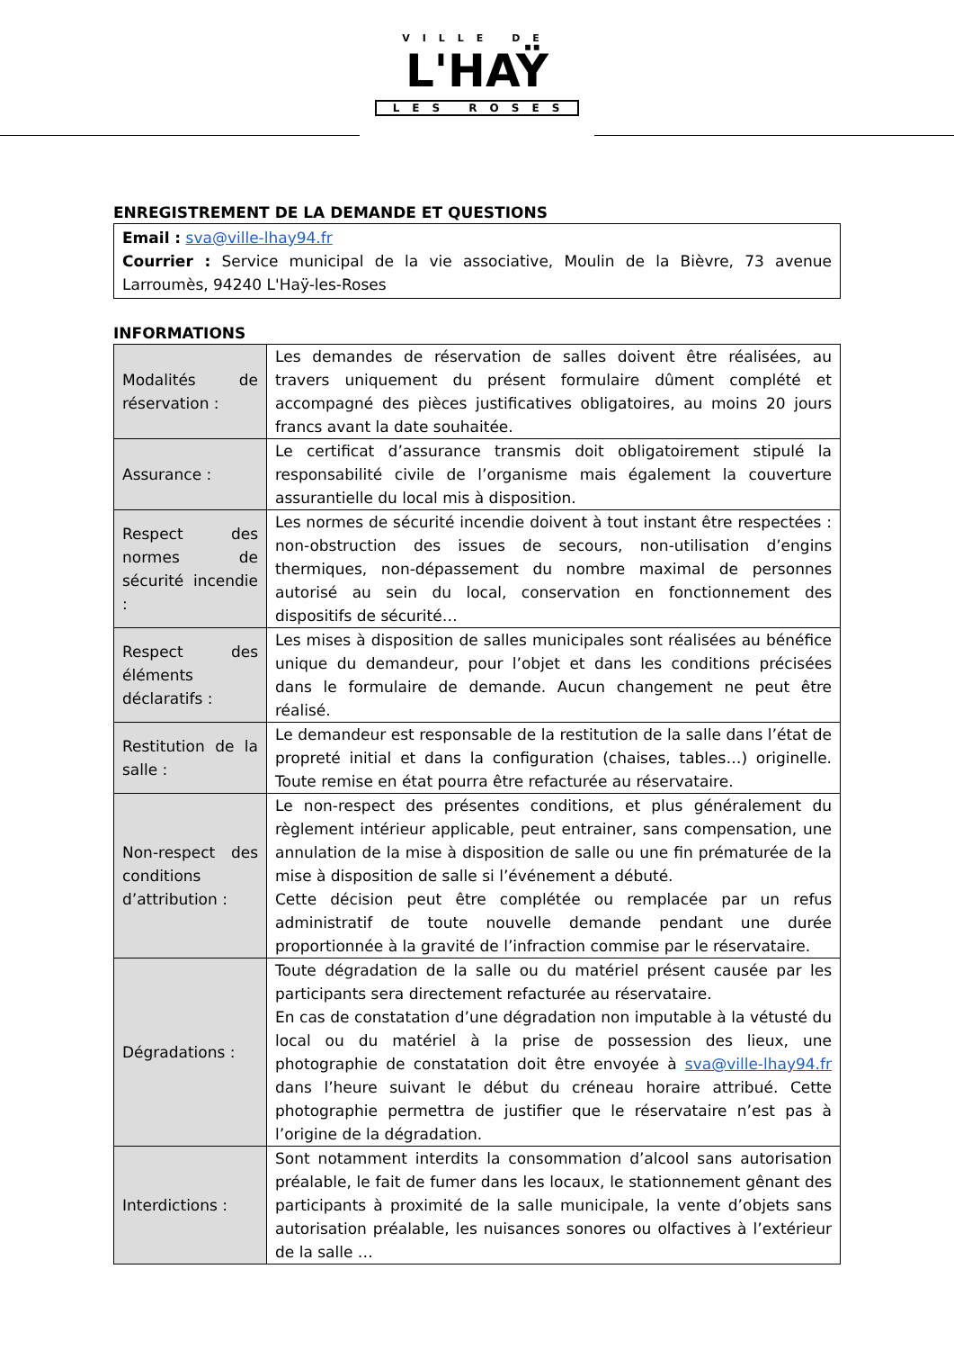VILLE DE
L'HAŸ
LES ROSES
ENREGISTREMENT DE LA DEMANDE ET QUESTIONS
Email : sva@ville-lhay94.fr
Courrier : Service municipal de la vie associative, Moulin de la Bièvre, 73 avenue Larroumès, 94240 L'Haÿ-les-Roses
INFORMATIONS
| Modalités de réservation : | Les demandes de réservation de salles doivent être réalisées, au travers uniquement du présent formulaire dûment complété et accompagné des pièces justificatives obligatoires, au moins 20 jours francs avant la date souhaitée. |
| Assurance : | Le certificat d’assurance transmis doit obligatoirement stipulé la responsabilité civile de l’organisme mais également la couverture assurantielle du local mis à disposition. |
| Respect des normes de sécurité incendie : | Les normes de sécurité incendie doivent à tout instant être respectées : non-obstruction des issues de secours, non-utilisation d’engins thermiques, non-dépassement du nombre maximal de personnes autorisé au sein du local, conservation en fonctionnement des dispositifs de sécurité… |
| Respect des éléments déclaratifs : | Les mises à disposition de salles municipales sont réalisées au bénéfice unique du demandeur, pour l’objet et dans les conditions précisées dans le formulaire de demande. Aucun changement ne peut être réalisé. |
| Restitution de la salle : | Le demandeur est responsable de la restitution de la salle dans l’état de propreté initial et dans la configuration (chaises, tables…) originelle. Toute remise en état pourra être refacturée au réservataire. |
| Non-respect des conditions d’attribution : | Le non-respect des présentes conditions, et plus généralement du règlement intérieur applicable, peut entrainer, sans compensation, une annulation de la mise à disposition de salle ou une fin prématurée de la mise à disposition de salle si l’événement a débuté. Cette décision peut être complétée ou remplacée par un refus administratif de toute nouvelle demande pendant une durée proportionnée à la gravité de l’infraction commise par le réservataire. |
| Dégradations : | Toute dégradation de la salle ou du matériel présent causée par les participants sera directement refacturée au réservataire. En cas de constatation d’une dégradation non imputable à la vétusté du local ou du matériel à la prise de possession des lieux, une photographie de constatation doit être envoyée à sva@ville-lhay94.fr dans l’heure suivant le début du créneau horaire attribué. Cette photographie permettra de justifier que le réservataire n’est pas à l’origine de la dégradation. |
| Interdictions : | Sont notamment interdits la consommation d’alcool sans autorisation préalable, le fait de fumer dans les locaux, le stationnement gênant des participants à proximité de la salle municipale, la vente d’objets sans autorisation préalable, les nuisances sonores ou olfactives à l’extérieur de la salle … |